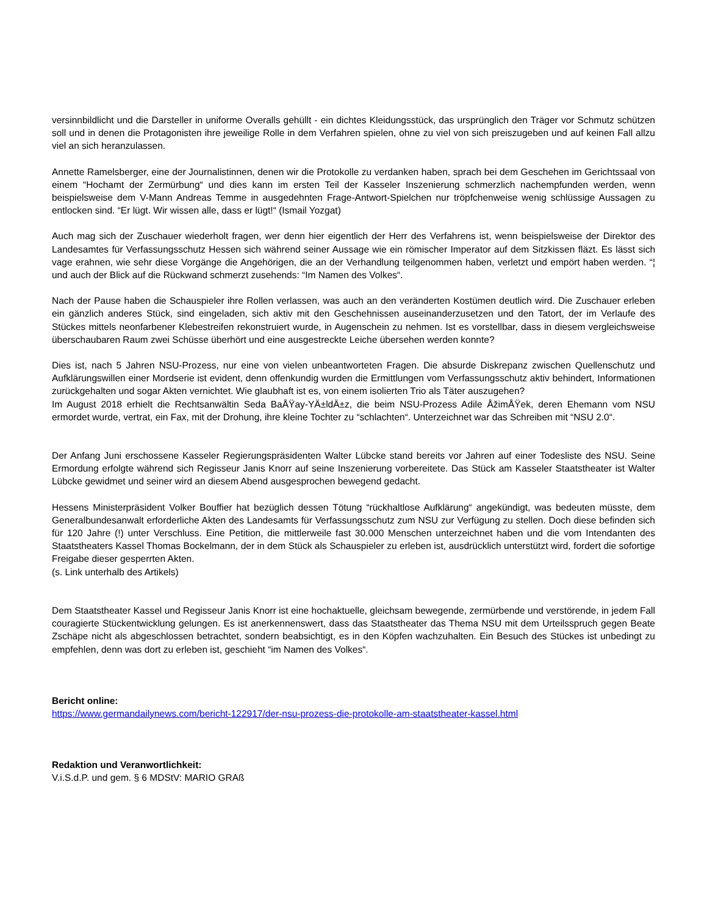versinnbildlicht und die Darsteller in uniforme Overalls gehüllt - ein dichtes Kleidungsstück, das ursprünglich den Träger vor Schmutz schützen soll und in denen die Protagonisten ihre jeweilige Rolle in dem Verfahren spielen, ohne zu viel von sich preiszugeben und auf keinen Fall allzu viel an sich heranzulassen.
Annette Ramelsberger, eine der Journalistinnen, denen wir die Protokolle zu verdanken haben, sprach bei dem Geschehen im Gerichtssaal von einem “Hochamt der Zermürbung“ und dies kann im ersten Teil der Kasseler Inszenierung schmerzlich nachempfunden werden, wenn beispielsweise dem V-Mann Andreas Temme in ausgedehnten Frage-Antwort-Spielchen nur tröpfchenweise wenig schlüssige Aussagen zu entlocken sind. “Er lügt. Wir wissen alle, dass er lügt!“ (Ismail Yozgat)
Auch mag sich der Zuschauer wiederholt fragen, wer denn hier eigentlich der Herr des Verfahrens ist, wenn beispielsweise der Direktor des Landesamtes für Verfassungsschutz Hessen sich während seiner Aussage wie ein römischer Imperator auf dem Sitzkissen fläzt. Es lässt sich vage erahnen, wie sehr diese Vorgänge die Angehörigen, die an der Verhandlung teilgenommen haben, verletzt und empört haben werden. “¦ und auch der Blick auf die Rückwand schmerzt zusehends: “Im Namen des Volkes“.
Nach der Pause haben die Schauspieler ihre Rollen verlassen, was auch an den veränderten Kostümen deutlich wird. Die Zuschauer erleben ein gänzlich anderes Stück, sind eingeladen, sich aktiv mit den Geschehnissen auseinanderzusetzen und den Tatort, der im Verlaufe des Stückes mittels neonfarbener Klebestreifen rekonstruiert wurde, in Augenschein zu nehmen. Ist es vorstellbar, dass in diesem vergleichsweise überschaubaren Raum zwei Schüsse überhört und eine ausgestreckte Leiche übersehen werden konnte?
Dies ist, nach 5 Jahren NSU-Prozess, nur eine von vielen unbeantworteten Fragen. Die absurde Diskrepanz zwischen Quellenschutz und Aufklärungswillen einer Mordserie ist evident, denn offenkundig wurden die Ermittlungen vom Verfassungsschutz aktiv behindert, Informationen zurückgehalten und sogar Akten vernichtet. Wie glaubhaft ist es, von einem isolierten Trio als Täter auszugehen?
Im August 2018 erhielt die Rechtsanwältin Seda BaÅŸay-YÄ±ldÄ±z, die beim NSU-Prozess Adile ÅžimÅŸek, deren Ehemann vom NSU ermordet wurde, vertrat, ein Fax, mit der Drohung, ihre kleine Tochter zu “schlachten“. Unterzeichnet war das Schreiben mit “NSU 2.0“.
Der Anfang Juni erschossene Kasseler Regierungspräsidenten Walter Lübcke stand bereits vor Jahren auf einer Todesliste des NSU. Seine Ermordung erfolgte während sich Regisseur Janis Knorr auf seine Inszenierung vorbereitete. Das Stück am Kasseler Staatstheater ist Walter Lübcke gewidmet und seiner wird an diesem Abend ausgesprochen bewegend gedacht.
Hessens Ministerpräsident Volker Bouffier hat bezüglich dessen Tötung “rückhaltlose Aufklärung“ angekündigt, was bedeuten müsste, dem Generalbundesanwalt erforderliche Akten des Landesamts für Verfassungsschutz zum NSU zur Verfügung zu stellen. Doch diese befinden sich für 120 Jahre (!) unter Verschluss. Eine Petition, die mittlerweile fast 30.000 Menschen unterzeichnet haben und die vom Intendanten des Staatstheaters Kassel Thomas Bockelmann, der in dem Stück als Schauspieler zu erleben ist, ausdrücklich unterstützt wird, fordert die sofortige Freigabe dieser gesperrten Akten.
(s. Link unterhalb des Artikels)
Dem Staatstheater Kassel und Regisseur Janis Knorr ist eine hochaktuelle, gleichsam bewegende, zermürbende und verstörende, in jedem Fall couragierte Stückentwicklung gelungen. Es ist anerkennenswert, dass das Staatstheater das Thema NSU mit dem Urteilsspruch gegen Beate Zschäpe nicht als abgeschlossen betrachtet, sondern beabsichtigt, es in den Köpfen wachzuhalten. Ein Besuch des Stückes ist unbedingt zu empfehlen, denn was dort zu erleben ist, geschieht “im Namen des Volkes“.
Bericht online:
https://www.germandailynews.com/bericht-122917/der-nsu-prozess-die-protokolle-am-staatstheater-kassel.html
Redaktion und Veranwortlichkeit:
V.i.S.d.P. und gem. § 6 MDStV: MARIO GRAß